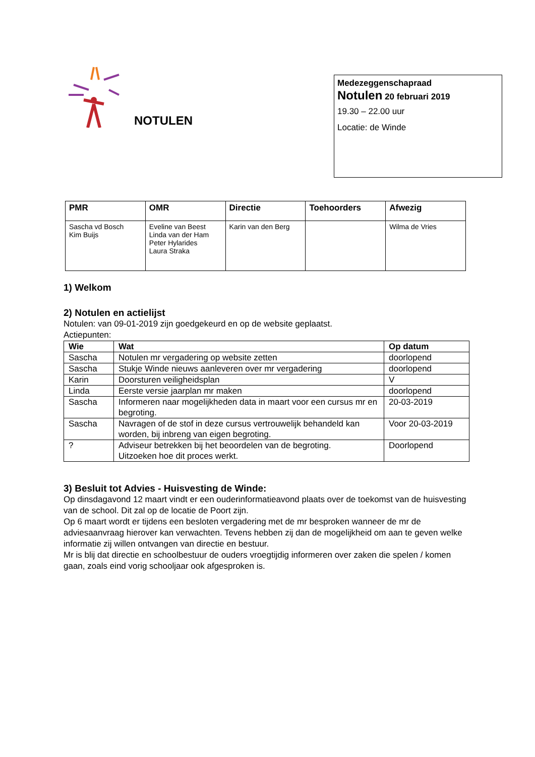NOTULEN
Medezeggenschapraad
Notulen 20 februari 2019
19.30 – 22.00 uur
Locatie: de Winde
| PMR | OMR | Directie | Toehoorders | Afwezig |
| --- | --- | --- | --- | --- |
| Sascha vd Bosch Kim Buijs | Eveline van Beest Linda van der Ham Peter Hylarides Laura Straka | Karin van den Berg | | Wilma de Vries |
1) Welkom
2) Notulen en actielijst
Notulen: van 09-01-2019 zijn goedgekeurd en op de website geplaatst.
Actiepunten:
| Wie | Wat | Op datum |
| --- | --- | --- |
| Sascha | Notulen mr vergadering op website zetten | doorlopend |
| Sascha | Stukje Winde nieuws aanleveren over mr vergadering | doorlopend |
| Karin | Doorsturen veiligheidsplan | V |
| Linda | Eerste versie jaarplan mr maken | doorlopend |
| Sascha | Informeren naar mogelijkheden data in maart voor een cursus mr en begroting. | 20-03-2019 |
| Sascha | Navragen of de stof in deze cursus vertrouwelijk behandeld kan worden, bij inbreng van eigen begroting. | Voor 20-03-2019 |
| ? | Adviseur betrekken bij het beoordelen van de begroting. Uitzoeken hoe dit proces werkt. | Doorlopend |
3) Besluit tot Advies - Huisvesting de Winde:
Op dinsdagavond 12 maart vindt er een ouderinformatieavond plaats over de toekomst van de huisvesting van de school. Dit zal op de locatie de Poort zijn.
Op 6 maart wordt er tijdens een besloten vergadering met de mr besproken wanneer de mr de adviesaanvraag hierover kan verwachten. Tevens hebben zij dan de mogelijkheid om aan te geven welke informatie zij willen ontvangen van directie en bestuur.
Mr is blij dat directie en schoolbestuur de ouders vroegtijdig informeren over zaken die spelen / komen gaan, zoals eind vorig schooljaar ook afgesproken is.